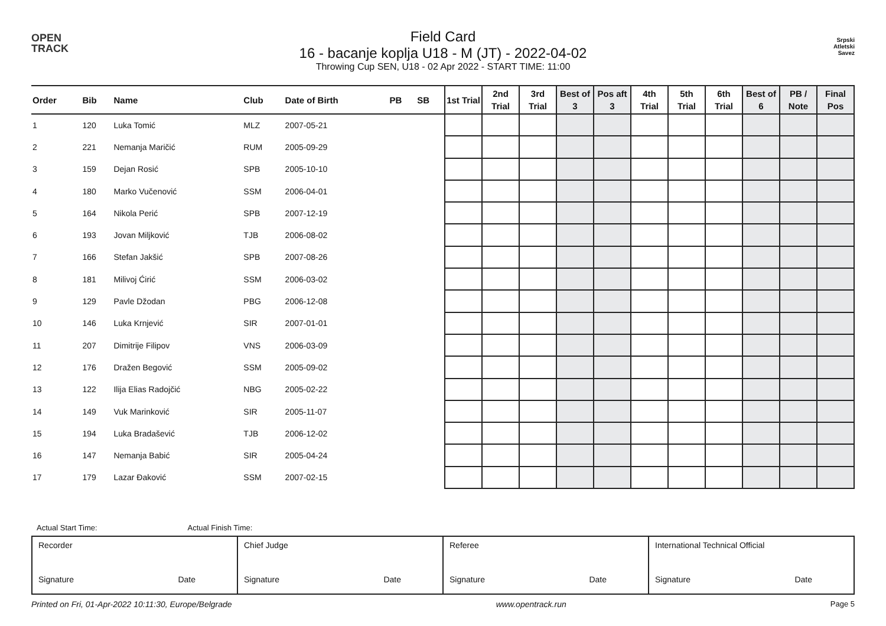OPEN
TRACK
Field Card
16 - bacanje koplja U18 - M (JT) - 2022-04-02
Throwing Cup SEN, U18 - 02 Apr 2022 - START TIME: 11:00
Srpski
Atletski
Savez
| Order | Bib | Name | Club | Date of Birth | PB | SB | 1st Trial | 2nd Trial | 3rd Trial | Best of 3 | Pos aft 3 | 4th Trial | 5th Trial | 6th Trial | Best of 6 | PB / Note | Final Pos |
| --- | --- | --- | --- | --- | --- | --- | --- | --- | --- | --- | --- | --- | --- | --- | --- | --- | --- |
| 1 | 120 | Luka Tomić | MLZ | 2007-05-21 | | | | | | | | | | | | | |
| 2 | 221 | Nemanja Maričić | RUM | 2005-09-29 | | | | | | | | | | | | | |
| 3 | 159 | Dejan Rosić | SPB | 2005-10-10 | | | | | | | | | | | | | |
| 4 | 180 | Marko Vučenović | SSM | 2006-04-01 | | | | | | | | | | | | | |
| 5 | 164 | Nikola Perić | SPB | 2007-12-19 | | | | | | | | | | | | | |
| 6 | 193 | Jovan Miljković | TJB | 2006-08-02 | | | | | | | | | | | | | |
| 7 | 166 | Stefan Jakšić | SPB | 2007-08-26 | | | | | | | | | | | | | |
| 8 | 181 | Milivoj Ćirić | SSM | 2006-03-02 | | | | | | | | | | | | | |
| 9 | 129 | Pavle Džodan | PBG | 2006-12-08 | | | | | | | | | | | | | |
| 10 | 146 | Luka Krnjević | SIR | 2007-01-01 | | | | | | | | | | | | | |
| 11 | 207 | Dimitrije Filipov | VNS | 2006-03-09 | | | | | | | | | | | | | |
| 12 | 176 | Dražen Begović | SSM | 2005-09-02 | | | | | | | | | | | | | |
| 13 | 122 | Ilija Elias Radojčić | NBG | 2005-02-22 | | | | | | | | | | | | | |
| 14 | 149 | Vuk Marinković | SIR | 2005-11-07 | | | | | | | | | | | | | |
| 15 | 194 | Luka Bradašević | TJB | 2006-12-02 | | | | | | | | | | | | | |
| 16 | 147 | Nemanja Babić | SIR | 2005-04-24 | | | | | | | | | | | | | |
| 17 | 179 | Lazar Đaković | SSM | 2007-02-15 | | | | | | | | | | | | | |
Actual Start Time: Actual Finish Time:
| Recorder Signature Date | Chief Judge Signature Date | Referee Signature Date | International Technical Official Signature Date |
Printed on Fri, 01-Apr-2022 10:11:30, Europe/Belgrade www.opentrack.run Page 5